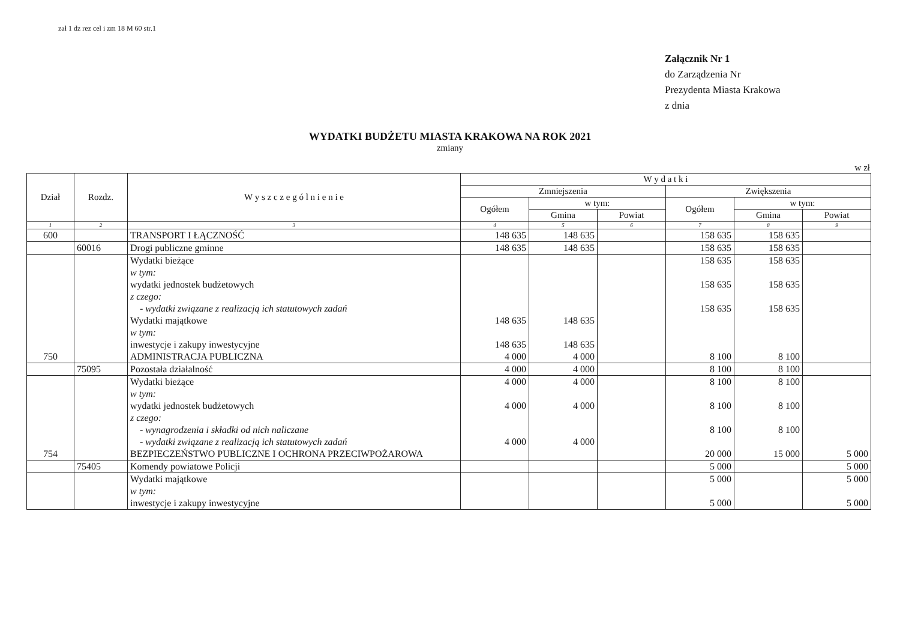zał 1 dz rez cel i zm 18 M 60 str.1
Załącznik Nr 1
do Zarządzenia Nr
Prezydenta Miasta Krakowa
z dnia
WYDATKI BUDŻETU MIASTA KRAKOWA NA ROK 2021
zmiany
w zł
| Dział | Rozdz. | W y s z c z e g ó l n i e n i e | W y d a t k i | | | | | |
| --- | --- | --- | --- | --- | --- | --- | --- | --- |
| | | | Zmniejszenia | | | Zwiększenia | | |
| | | | Ogółem | w tym: | | Ogółem | w tym: | |
| | | | | Gmina | Powiat | | Gmina | Powiat |
| 1 | 2 | 3 | 4 | 5 | 6 | 7 | 8 | 9 |
| 600 | | TRANSPORT I ŁĄCZNOŚĆ | 148 635 | 148 635 | | 158 635 | 158 635 | |
| | 60016 | Drogi publiczne gminne | 148 635 | 148 635 | | 158 635 | 158 635 | |
| | | Wydatki bieżące | | | | 158 635 | 158 635 | |
| | | w tym: | | | | | | |
| | | wydatki jednostek budżetowych | | | | 158 635 | 158 635 | |
| | | z czego: | | | | | | |
| | | - wydatki związane z realizacją ich statutowych zadań | | | | 158 635 | 158 635 | |
| | | Wydatki majątkowe | 148 635 | 148 635 | | | | |
| | | w tym: | | | | | | |
| | | inwestycje i zakupy inwestycyjne | 148 635 | 148 635 | | | | |
| 750 | | ADMINISTRACJA PUBLICZNA | 4 000 | 4 000 | | 8 100 | 8 100 | |
| | 75095 | Pozostała działalność | 4 000 | 4 000 | | 8 100 | 8 100 | |
| | | Wydatki bieżące | 4 000 | 4 000 | | 8 100 | 8 100 | |
| | | w tym: | | | | | | |
| | | wydatki jednostek budżetowych | 4 000 | 4 000 | | 8 100 | 8 100 | |
| | | z czego: | | | | | | |
| | | - wynagrodzenia i składki od nich naliczane | | | | 8 100 | 8 100 | |
| | | - wydatki związane z realizacją ich statutowych zadań | 4 000 | 4 000 | | | | |
| 754 | | BEZPIECZEŃSTWO PUBLICZNE I OCHRONA PRZECIWPOŻAROWA | | | | 20 000 | 15 000 | 5 000 |
| | 75405 | Komendy powiatowe Policji | | | | 5 000 | | 5 000 |
| | | Wydatki majątkowe | | | | 5 000 | | 5 000 |
| | | w tym: | | | | | | |
| | | inwestycje i zakupy inwestycyjne | | | | 5 000 | | 5 000 |